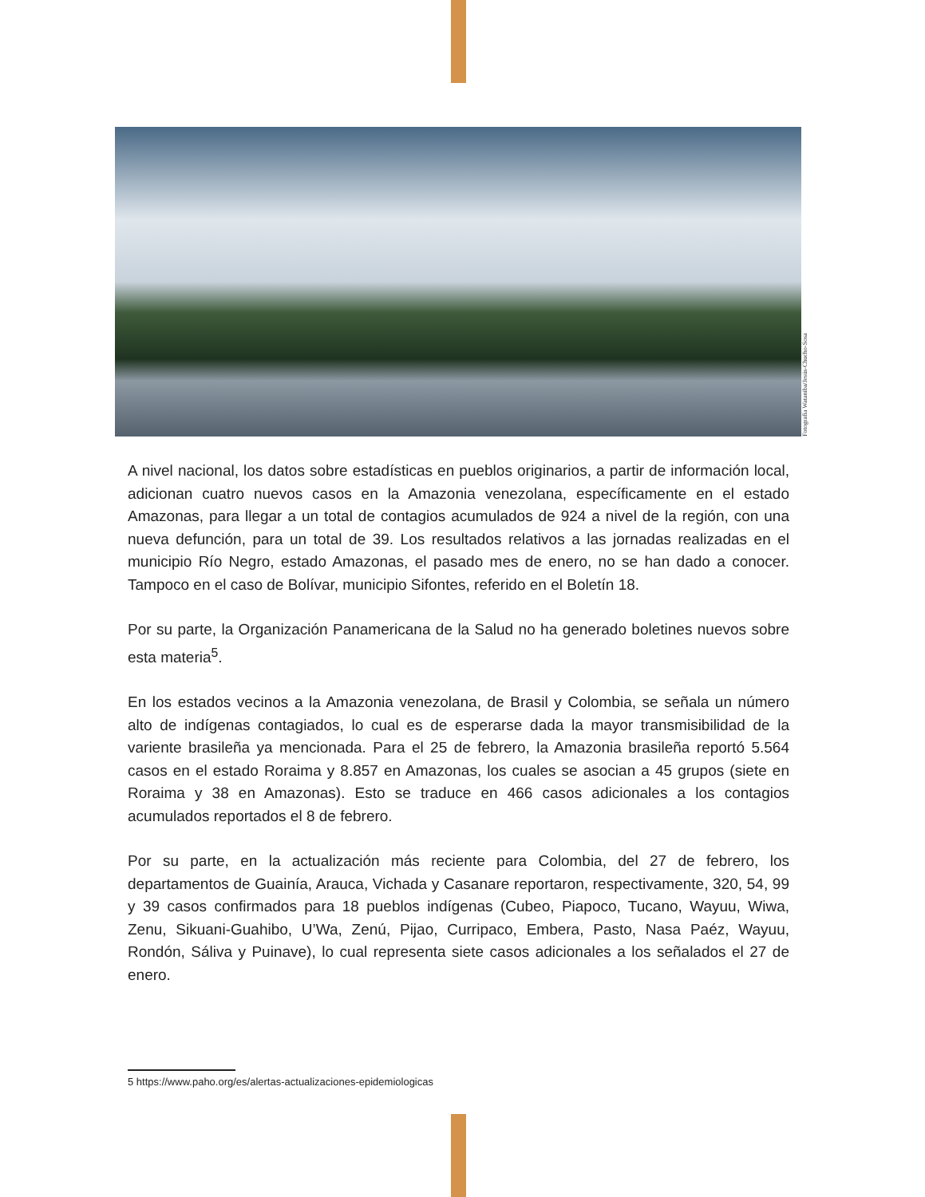Fotografía Wataniba/Jesús-Chucho-Sosa
A nivel nacional, los datos sobre estadísticas en pueblos originarios, a partir de información local, adicionan cuatro nuevos casos en la Amazonia venezolana, específicamente en el estado Amazonas, para llegar a un total de contagios acumulados de 924 a nivel de la región, con una nueva defunción, para un total de 39. Los resultados relativos a las jornadas realizadas en el municipio Río Negro, estado Amazonas, el pasado mes de enero, no se han dado a conocer. Tampoco en el caso de Bolívar, municipio Sifontes, referido en el Boletín 18.
Por su parte, la Organización Panamericana de la Salud no ha generado boletines nuevos sobre esta materia<sup>5</sup>.
En los estados vecinos a la Amazonia venezolana, de Brasil y Colombia, se señala un número alto de indígenas contagiados, lo cual es de esperarse dada la mayor transmisibilidad de la variente brasileña ya mencionada. Para el 25 de febrero, la Amazonia brasileña reportó 5.564 casos en el estado Roraima y 8.857 en Amazonas, los cuales se asocian a 45 grupos (siete en Roraima y 38 en Amazonas). Esto se traduce en 466 casos adicionales a los contagios acumulados reportados el 8 de febrero.
Por su parte, en la actualización más reciente para Colombia, del 27 de febrero, los departamentos de Guainía, Arauca, Vichada y Casanare reportaron, respectivamente, 320, 54, 99 y 39 casos confirmados para 18 pueblos indígenas (Cubeo, Piapoco, Tucano, Wayuu, Wiwa, Zenu, Sikuani-Guahibo, U’Wa, Zenú, Pijao, Curripaco, Embera, Pasto, Nasa Paéz, Wayuu, Rondón, Sáliva y Puinave), lo cual representa siete casos adicionales a los señalados el 27 de enero.
5 https://www.paho.org/es/alertas-actualizaciones-epidemiologicas